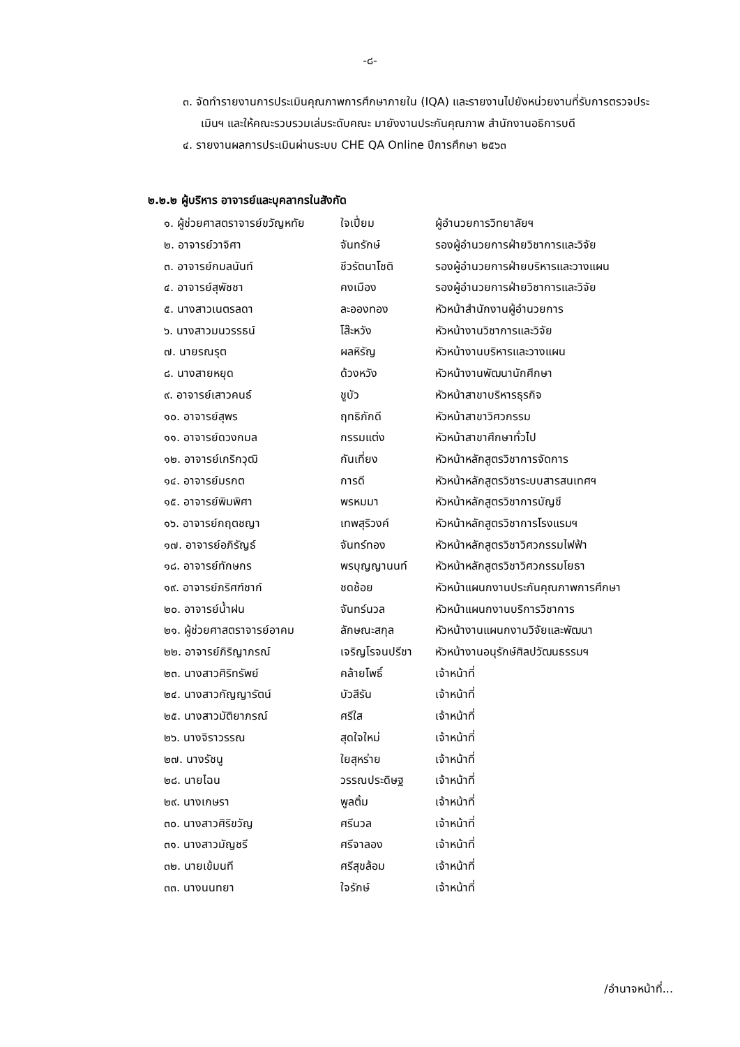-๘-
๓. จัดทำรายงานการประเมินคุณภาพการศึกษาภายใน (IQA) และรายงานไปยังหน่วยงานที่รับการตรวจประเมินฯ และให้คณะรวบรวมเล่มระดับคณะ มายังงานประกันคุณภาพ สำนักงานอธิการบดี
๔. รายงานผลการประเมินผ่านระบบ CHE QA Online ปีการศึกษา ๒๕๖๓
๒.๒.๒ ผู้บริหาร อาจารย์และบุคลากรในสังกัด
| ๑. ผู้ช่วยศาสตราจารย์ขวัญหทัย | ใจเปี่ยม | ผู้อำนวยการวิทยาลัยฯ |
| ๒. อาจารย์วาจิศา | จันทรักษ์ | รองผู้อำนวยการฝ่ายวิชาการและวิจัย |
| ๓. อาจารย์กมลนันท์ | ชีวรัตนาโชติ | รองผู้อำนวยการฝ่ายบริหารและวางแผน |
| ๔. อาจารย์สุพัชชา | คงเมือง | รองผู้อำนวยการฝ่ายวิชาการและวิจัย |
| ๕. นางสาวเนตรลดา | ละอองทอง | หัวหน้าสำนักงานผู้อำนวยการ |
| ๖. นางสาวมนวรรธน์ | โส๊ะหวัง | หัวหน้างานวิชาการและวิจัย |
| ๗. นายรณรุต | ผลหิรัญ | หัวหน้างานบริหารและวางแผน |
| ๘. นางสายหยุด | ด้วงหวัง | หัวหน้างานพัฒนานักศึกษา |
| ๙. อาจารย์เสาวคนธ์ | ชูบัว | หัวหน้าสาขาบริหารธุรกิจ |
| ๑๐. อาจารย์สุพร | ฤทธิภักดี | หัวหน้าสาขาวิศวกรรม |
| ๑๑. อาจารย์ดวงกมล | กรรมแต่ง | หัวหน้าสาขาศึกษาทั่วไป |
| ๑๒. อาจารย์เกริกวุฒิ | กันเที่ยง | หัวหน้าหลักสูตรวิชาการจัดการ |
| ๑๔. อาจารย์มรกต | การดี | หัวหน้าหลักสูตรวิชาระบบสารสนเทศฯ |
| ๑๕. อาจารย์พิมพิศา | พรหมมา | หัวหน้าหลักสูตรวิชาการบัญชี |
| ๑๖. อาจารย์กฤตชญา | เทพสุริวงค์ | หัวหน้าหลักสูตรวิชาการโรงแรมฯ |
| ๑๗. อาจารย์อภิรัญธ์ | จันทร์ทอง | หัวหน้าหลักสูตรวิชาวิศวกรรมไฟฟ้า |
| ๑๘. อาจารย์ทักษกร | พรบุญญานนท์ | หัวหน้าหลักสูตรวิชาวิศวกรรมโยธา |
| ๑๙. อาจารย์ภริศฑ์ชาก์ | ชดช้อย | หัวหน้าแผนกงานประกันคุณภาพการศึกษา |
| ๒๐. อาจารย์น้ำฝน | จันทร์นวล | หัวหน้าแผนกงานบริการวิชาการ |
| ๒๑. ผู้ช่วยศาสตราจารย์อาคม | ลักษณะสกุล | หัวหน้างานแผนกงานวิจัยและพัฒนา |
| ๒๒. อาจารย์ภิริญาภรณ์ | เจริญโรจนปรีชา | หัวหน้างานอนุรักษ์ศิลปวัฒนธรรมฯ |
| ๒๓. นางสาวศิริทรัพย์ | คล้ายโพธิ์ | เจ้าหน้าที่ |
| ๒๔. นางสาวกัญญารัตน์ | บัวสีรัน | เจ้าหน้าที่ |
| ๒๕. นางสาวมัติยาภรณ์ | ศรีใส | เจ้าหน้าที่ |
| ๒๖. นางจิราวรรณ | สุดใจใหม่ | เจ้าหน้าที่ |
| ๒๗. นางรัชนู | ใยสุหร่าย | เจ้าหน้าที่ |
| ๒๘. นายไฉน | วรรณประดิษฐ | เจ้าหน้าที่ |
| ๒๙. นางเกษรา | พูลติ้ม | เจ้าหน้าที่ |
| ๓๐. นางสาวศิริขวัญ | ศรีนวล | เจ้าหน้าที่ |
| ๓๑. นางสาวมัญชรี | ศรีจาลอง | เจ้าหน้าที่ |
| ๓๒. นายเข้มนที | ศรีสุขล้อม | เจ้าหน้าที่ |
| ๓๓. นางนนทยา | ใจรักษ์ | เจ้าหน้าที่ |
/อำนาจหน้าที่...